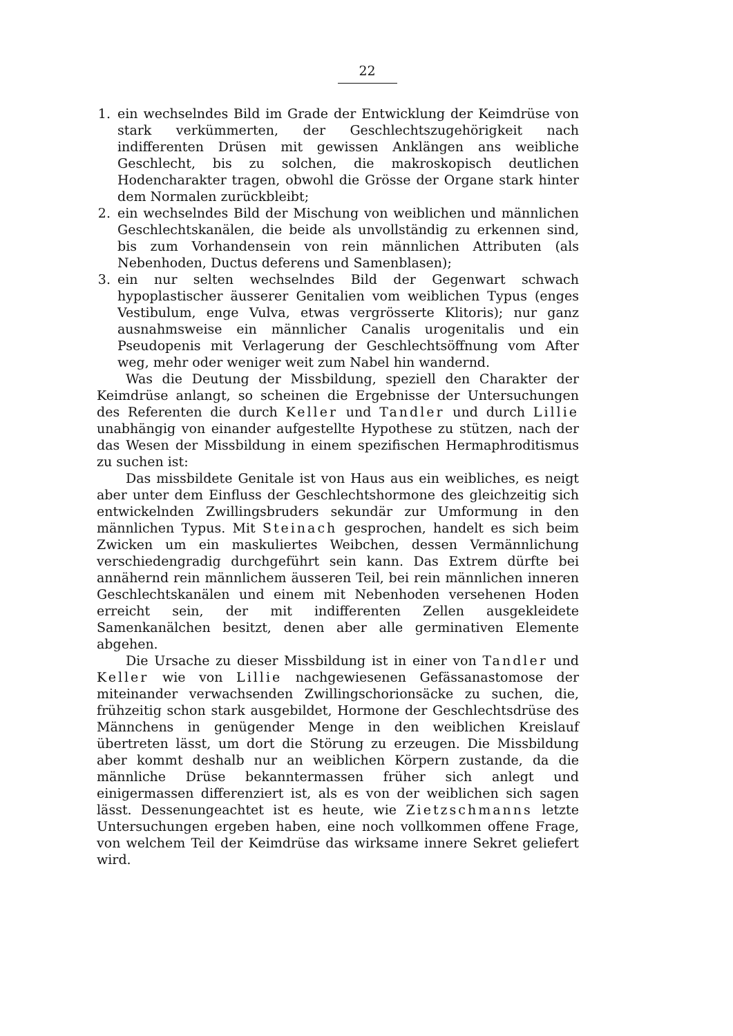22
1. ein wechselndes Bild im Grade der Entwicklung der Keimdrüse von stark verkümmerten, der Geschlechtszugehörigkeit nach indifferenten Drüsen mit gewissen Anklängen ans weibliche Geschlecht, bis zu solchen, die makroskopisch deutlichen Hodencharakter tragen, obwohl die Grösse der Organe stark hinter dem Normalen zurückbleibt;
2. ein wechselndes Bild der Mischung von weiblichen und männlichen Geschlechtskanälen, die beide als unvollständig zu erkennen sind, bis zum Vorhandensein von rein männlichen Attributen (als Nebenhoden, Ductus deferens und Samenblasen);
3. ein nur selten wechselndes Bild der Gegenwart schwach hypoplastischer äusserer Genitalien vom weiblichen Typus (enges Vestibulum, enge Vulva, etwas vergrösserte Klitoris); nur ganz ausnahmsweise ein männlicher Canalis urogenitalis und ein Pseudopenis mit Verlagerung der Geschlechtsöffnung vom After weg, mehr oder weniger weit zum Nabel hin wandernd.
Was die Deutung der Missbildung, speziell den Charakter der Keimdrüse anlangt, so scheinen die Ergebnisse der Untersuchungen des Referenten die durch Keller und Tandler und durch Lillie unabhängig von einander aufgestellte Hypothese zu stützen, nach der das Wesen der Missbildung in einem spezifischen Hermaphroditismus zu suchen ist:
Das missbildete Genitale ist von Haus aus ein weibliches, es neigt aber unter dem Einfluss der Geschlechtshormone des gleichzeitig sich entwickelnden Zwillingsbruders sekundär zur Umformung in den männlichen Typus. Mit Steinach gesprochen, handelt es sich beim Zwicken um ein maskuliertes Weibchen, dessen Vermännlichung verschiedengradig durchgeführt sein kann. Das Extrem dürfte bei annähernd rein männlichem äusseren Teil, bei rein männlichen inneren Geschlechtskanälen und einem mit Nebenhoden versehenen Hoden erreicht sein, der mit indifferenten Zellen ausgekleidete Samenkanälchen besitzt, denen aber alle germinativen Elemente abgehen.
Die Ursache zu dieser Missbildung ist in einer von Tandler und Keller wie von Lillie nachgewiesenen Gefässanastomose der miteinander verwachsenden Zwillingschorionsäcke zu suchen, die, frühzeitig schon stark ausgebildet, Hormone der Geschlechtsdrüse des Männchens in genügender Menge in den weiblichen Kreislauf übertreten lässt, um dort die Störung zu erzeugen. Die Missbildung aber kommt deshalb nur an weiblichen Körpern zustande, da die männliche Drüse bekanntermassen früher sich anlegt und einigermassen differenziert ist, als es von der weiblichen sich sagen lässt. Dessenungeachtet ist es heute, wie Zietzschmanns letzte Untersuchungen ergeben haben, eine noch vollkommen offene Frage, von welchem Teil der Keimdrüse das wirksame innere Sekret geliefert wird.